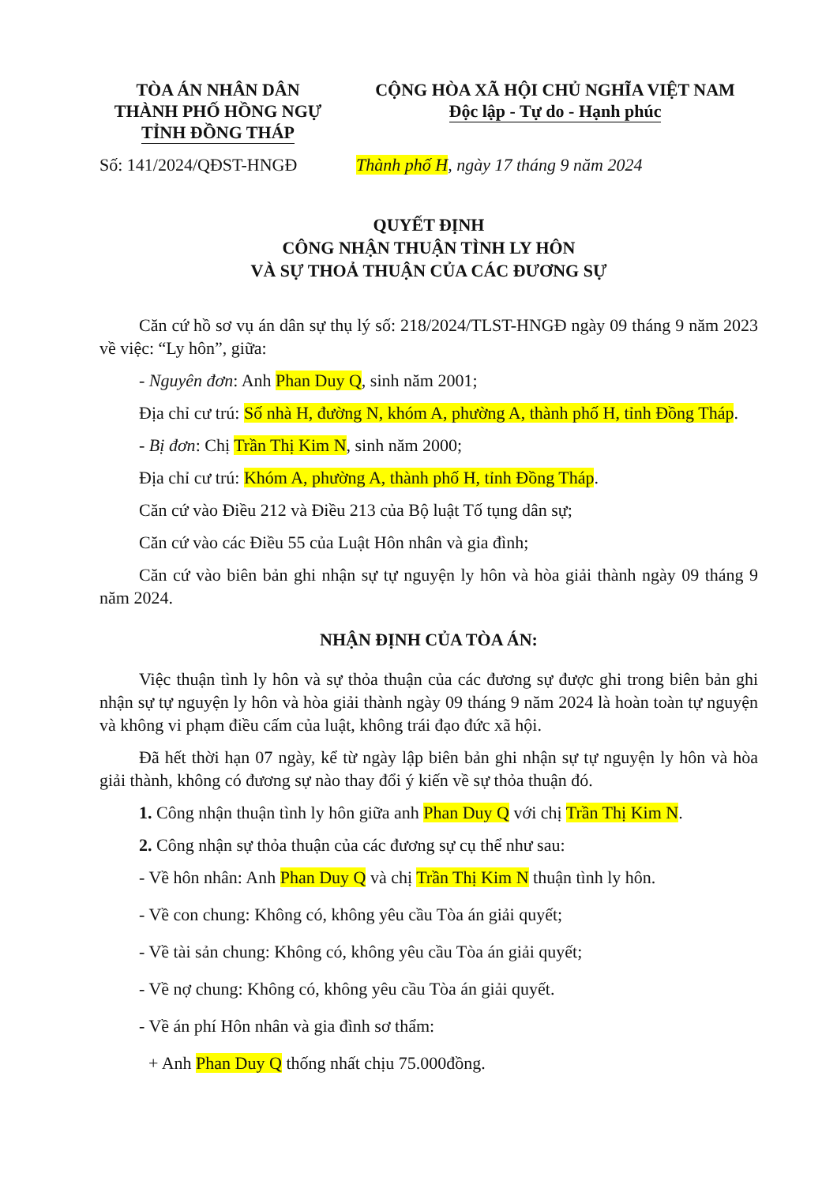TÒA ÁN NHÂN DÂN
THÀNH PHỐ HỒNG NGỰ
TỈNH ĐỒNG THÁP
CỘNG HÒA XÃ HỘI CHỦ NGHĨA VIỆT NAM
Độc lập - Tự do - Hạnh phúc
Số: 141/2024/QĐST-HNGĐ Thành phố H, ngày 17 tháng 9 năm 2024
QUYẾT ĐỊNH
CÔNG NHẬN THUẬN TÌNH LY HÔN
VÀ SỰ THOẢ THUẬN CỦA CÁC ĐƯƠNG SỰ
Căn cứ hồ sơ vụ án dân sự thụ lý số: 218/2024/TLST-HNGĐ ngày 09 tháng 9 năm 2023 về việc: “Ly hôn”, giữa:
- Nguyên đơn: Anh Phan Duy Q, sinh năm 2001;
Địa chỉ cư trú: Số nhà H, đường N, khóm A, phường A, thành phố H, tỉnh Đồng Tháp.
- Bị đơn: Chị Trần Thị Kim N, sinh năm 2000;
Địa chỉ cư trú: Khóm A, phường A, thành phố H, tỉnh Đồng Tháp.
Căn cứ vào Điều 212 và Điều 213 của Bộ luật Tố tụng dân sự;
Căn cứ vào các Điều 55 của Luật Hôn nhân và gia đình;
Căn cứ vào biên bản ghi nhận sự tự nguyện ly hôn và hòa giải thành ngày 09 tháng 9 năm 2024.
NHẬN ĐỊNH CỦA TÒA ÁN:
Việc thuận tình ly hôn và sự thỏa thuận của các đương sự được ghi trong biên bản ghi nhận sự tự nguyện ly hôn và hòa giải thành ngày 09 tháng 9 năm 2024 là hoàn toàn tự nguyện và không vi phạm điều cấm của luật, không trái đạo đức xã hội.
Đã hết thời hạn 07 ngày, kể từ ngày lập biên bản ghi nhận sự tự nguyện ly hôn và hòa giải thành, không có đương sự nào thay đổi ý kiến về sự thỏa thuận đó.
1. Công nhận thuận tình ly hôn giữa anh Phan Duy Q với chị Trần Thị Kim N.
2. Công nhận sự thỏa thuận của các đương sự cụ thể như sau:
- Về hôn nhân: Anh Phan Duy Q và chị Trần Thị Kim N thuận tình ly hôn.
- Về con chung: Không có, không yêu cầu Tòa án giải quyết;
- Về tài sản chung: Không có, không yêu cầu Tòa án giải quyết;
- Về nợ chung: Không có, không yêu cầu Tòa án giải quyết.
- Về án phí Hôn nhân và gia đình sơ thẩm:
+ Anh Phan Duy Q thống nhất chịu 75.000đồng.